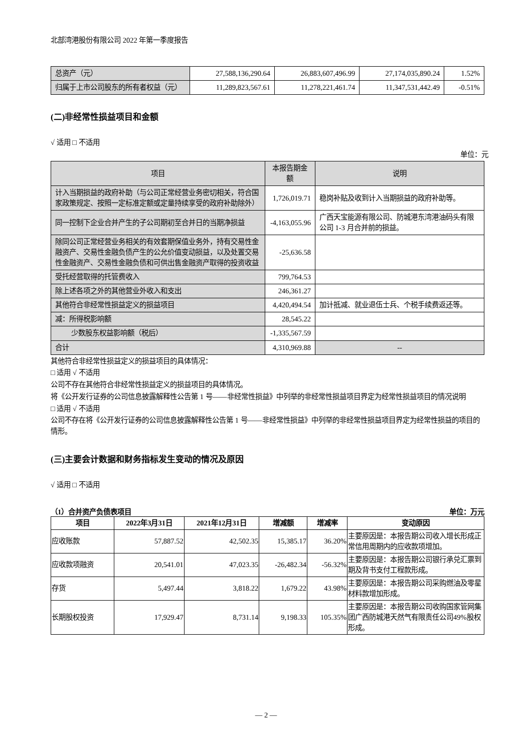北部湾港股份有限公司 2022 年第一季度报告
| 总资产（元） | 27,588,136,290.64 | 26,883,607,496.99 | 27,174,035,890.24 | 1.52% |
| 归属于上市公司股东的所有者权益（元） | 11,289,823,567.61 | 11,278,221,461.74 | 11,347,531,442.49 | -0.51% |
(二)非经常性损益项目和金额
√ 适用 □ 不适用
单位：元
| 项目 | 本报告期金额 | 说明 |
| --- | --- | --- |
| 计入当期损益的政府补助（与公司正常经营业务密切相关，符合国家政策规定、按照一定标准定额或定量持续享受的政府补助除外） | 1,726,019.71 | 稳岗补贴及收到计入当期损益的政府补助等。 |
| 同一控制下企业合并产生的子公司期初至合并日的当期净损益 | -4,163,055.96 | 广西天宝能源有限公司、防城港东湾港油码头有限公司 1-3 月合并前的损益。 |
| 除同公司正常经营业务相关的有效套期保值业务外，持有交易性金融资产、交易性金融负债产生的公允价值变动损益，以及处置交易性金融资产、交易性金融负债和可供出售金融资产取得的投资收益 | -25,636.58 | |
| 受托经营取得的托管费收入 | 799,764.53 | |
| 除上述各项之外的其他营业外收入和支出 | 246,361.27 | |
| 其他符合非经常性损益定义的损益项目 | 4,420,494.54 | 加计抵减、就业退伍士兵、个税手续费返还等。 |
| 减：所得税影响额 | 28,545.22 | |
| 少数股东权益影响额（税后） | -1,335,567.59 | |
| 合计 | 4,310,969.88 | -- |
其他符合非经常性损益定义的损益项目的具体情况：
□ 适用 √ 不适用
公司不存在其他符合非经常性损益定义的损益项目的具体情况。
将《公开发行证券的公司信息披露解释性公告第 1 号——非经常性损益》中列举的非经常性损益项目界定为经常性损益项目的情况说明
□ 适用 √ 不适用
公司不存在将《公开发行证券的公司信息披露解释性公告第 1 号——非经常性损益》中列举的非经常性损益项目界定为经常性损益的项目的情形。
(三)主要会计数据和财务指标发生变动的情况及原因
√ 适用 □ 不适用
（1）合并资产负债表项目 单位：万元
| 项目 | 2022年3月31日 | 2021年12月31日 | 增减额 | 增减率 | 变动原因 |
| --- | --- | --- | --- | --- | --- |
| 应收账款 | 57,887.52 | 42,502.35 | 15,385.17 | 36.20% | 主要原因是：本报告期公司收入增长形成正常信用周期内的应收款项增加。 |
| 应收款项融资 | 20,541.01 | 47,023.35 | -26,482.34 | -56.32% | 主要原因是：本报告期公司银行承兑汇票到期及背书支付工程款形成。 |
| 存货 | 5,497.44 | 3,818.22 | 1,679.22 | 43.98% | 主要原因是：本报告期公司采购燃油及零星材料款增加形成。 |
| 长期股权投资 | 17,929.47 | 8,731.14 | 9,198.33 | 105.35% | 主要原因是：本报告期公司收购国家管网集团广西防城港天然气有限责任公司49%股权形成。 |
— 2 —